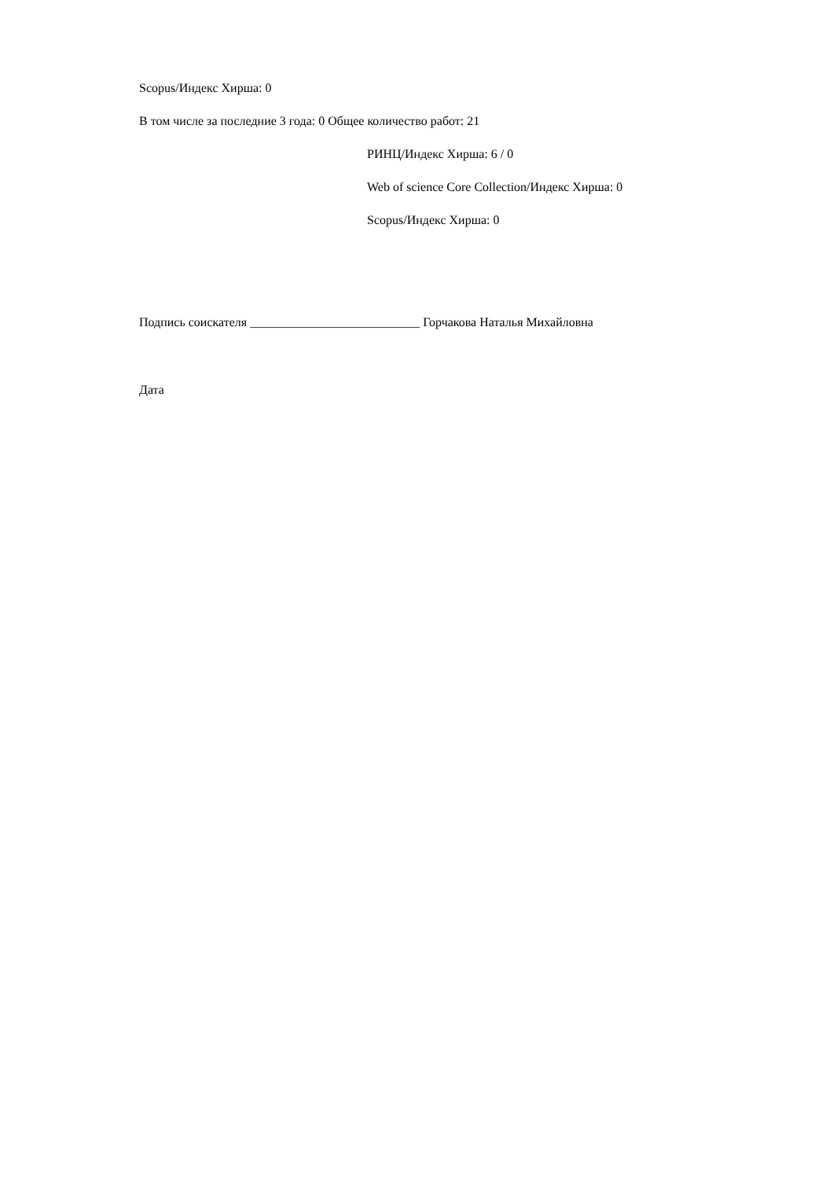Scopus/Индекс Хирша: 0
В том числе за последние 3 года: 0 Общее количество работ: 21
РИНЦ/Индекс Хирша: 6 / 0
Web of science Core Collection/Индекс Хирша: 0
Scopus/Индекс Хирша: 0
Подпись соискателя ___________________________ Горчакова Наталья Михайловна
Дата